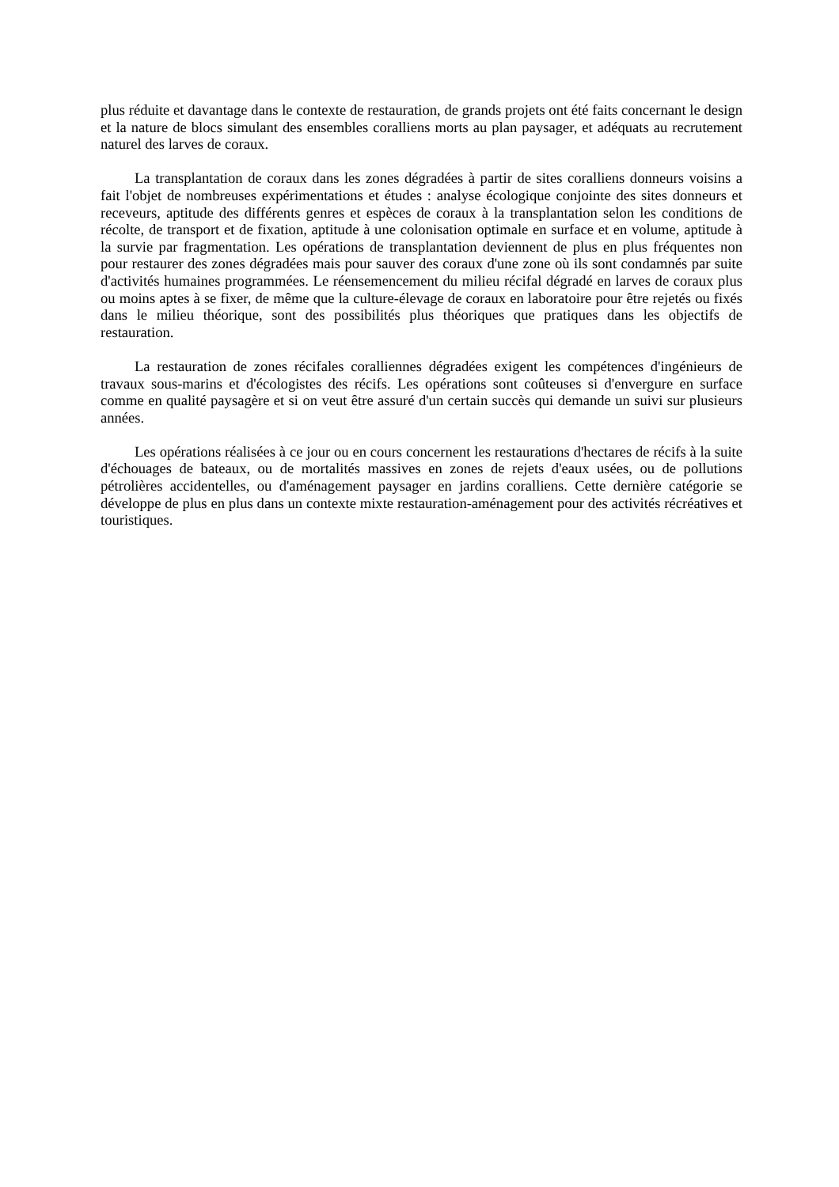plus réduite et davantage dans le contexte de restauration, de grands projets ont été faits concernant le design et la nature de blocs simulant des ensembles coralliens morts au plan paysager, et adéquats au recrutement naturel des larves de coraux.
La transplantation de coraux dans les zones dégradées à partir de sites coralliens donneurs voisins a fait l'objet de nombreuses expérimentations et études : analyse écologique conjointe des sites donneurs et receveurs, aptitude des différents genres et espèces de coraux à la transplantation selon les conditions de récolte, de transport et de fixation, aptitude à une colonisation optimale en surface et en volume, aptitude à la survie par fragmentation. Les opérations de transplantation deviennent de plus en plus fréquentes non pour restaurer des zones dégradées mais pour sauver des coraux d'une zone où ils sont condamnés par suite d'activités humaines programmées. Le réensemencement du milieu récifal dégradé en larves de coraux plus ou moins aptes à se fixer, de même que la culture-élevage de coraux en laboratoire pour être rejetés ou fixés dans le milieu théorique, sont des possibilités plus théoriques que pratiques dans les objectifs de restauration.
La restauration de zones récifales coralliennes dégradées exigent les compétences d'ingénieurs de travaux sous-marins et d'écologistes des récifs. Les opérations sont coûteuses si d'envergure en surface comme en qualité paysagère et si on veut être assuré d'un certain succès qui demande un suivi sur plusieurs années.
Les opérations réalisées à ce jour ou en cours concernent les restaurations d'hectares de récifs à la suite d'échouages de bateaux, ou de mortalités massives en zones de rejets d'eaux usées, ou de pollutions pétrolières accidentelles, ou d'aménagement paysager en jardins coralliens. Cette dernière catégorie se développe de plus en plus dans un contexte mixte restauration-aménagement pour des activités récréatives et touristiques.